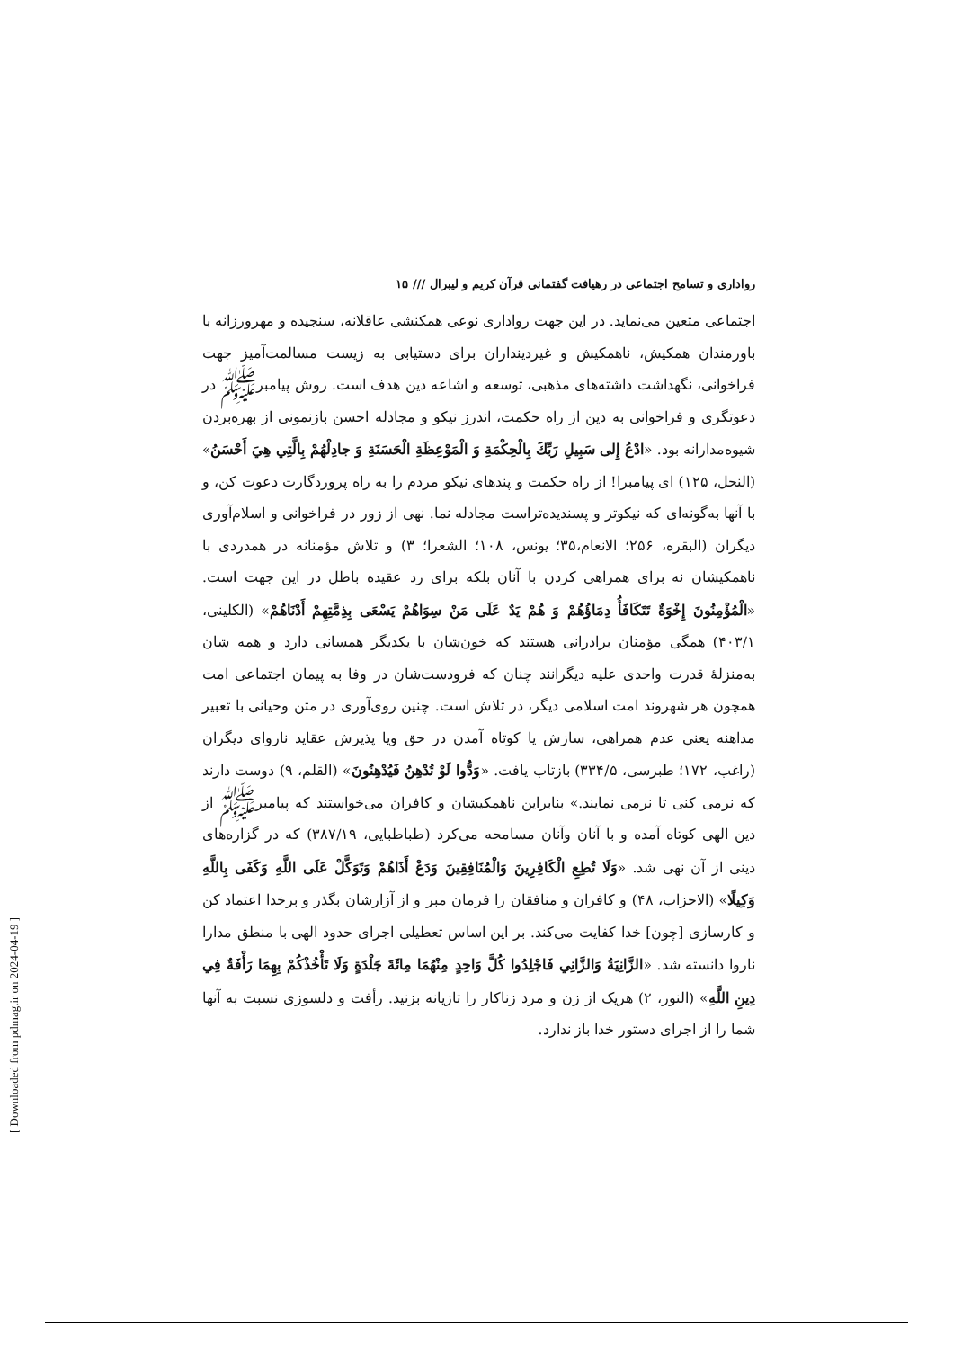رواداری و تسامح اجتماعی در رهیافت گفتمانی قرآن کریم و لیبرال /// ۱۵
اجتماعی متعین می‌نماید. در این جهت رواداری نوعی همکنشی عاقلانه، سنجیده و مهرورزانه با باورمندان همکیش، ناهمکیش و غیردینداران برای دستیابی به زیست مسالمت‌آمیز جهت فراخوانی، نگهداشت داشته‌های مذهبی، توسعه و اشاعه دین هدف است. روش پیامبرﷺ در دعوتگری و فراخوانی به دین از راه حکمت، اندرز نیکو و مجادله احسن بازنمونی از بهره‌بردن شیوه‌مدارانه بود. «ادْعُ إِلى سَبِيلِ رَبِّكَ بِالْحِكْمَةِ وَ الْمَوْعِظَةِ الْحَسَنَةِ وَ جادِلْهُمْ بِالَّتِي هِيَ أَحْسَنُ» (النحل، ۱۲۵) ای پیامبرا! از راه حکمت و پندهای نیکو مردم را به راه پروردگارت دعوت کن، و با آنها به‌گونه‌ای که نیکوتر و پسندیده‌تراست مجادله نما. نهی از زور در فراخوانی و اسلام‌آوری دیگران (البقره، ۲۵۶؛ الانعام،۳۵؛ یونس، ۱۰۸؛ الشعرا؛ ۳) و تلاش مؤمنانه در همدردی با ناهمکیشان نه برای همراهی کردن با آنان بلکه برای رد عقیده باطل در این جهت است. «الْمُؤْمِنُونَ إِخْوَةٌ تَتَكَافَأُ دِمَاؤُهُمْ وَ هُمْ يَدٌ عَلَى مَنْ سِوَاهُمْ يَسْعَى بِذِمَّتِهِمْ أَدْنَاهُمْ» (الکلینی، ۴۰۳/۱) همگی مؤمنان برادرانی هستند که خون‌شان با یکدیگر همسانی دارد و همه شان به‌منزلهٔ قدرت واحدی علیه دیگرانند چنان که فرودست‌شان در وفا به پیمان اجتماعی امت همچون هر شهروند امت اسلامی دیگر، در تلاش است. چنین روی‌آوری در متن وحیانی با تعبیر مداهنه یعنی عدم همراهی، سازش یا کوتاه آمدن در حق ویا پذیرش عقاید نارواى دیگران (راغب، ۱۷۲؛ طبرسی، ۳۳۴/۵) بازتاب یافت. «وَدُّوا لَوْ تُدْهِنُ فَيُدْهِنُونَ» (القلم، ۹) دوست دارند که نرمی کنی تا نرمی نمایند.» بنابراین ناهمکیشان و کافران می‌خواستند که پیامبرﷺ از دین الهی کوتاه آمده و با آنان وآنان مسامحه می‌کرد (طباطبایی، ۳۸۷/۱۹) که در گزاره‌های دینی از آن نهی شد. «وَلَا تُطِعِ الْكَافِرِينَ وَالْمُنَافِقِينَ وَدَعْ أَذَاهُمْ وَتَوَكَّلْ عَلَى اللَّهِ وَكَفَى بِاللَّهِ وَكِيلًا» (الاحزاب، ۴۸) و کافران و منافقان را فرمان مبر و از آزارشان بگذر و برخدا اعتماد کن و کارسازی [چون] خدا کفایت می‌کند. بر این اساس تعطیلی اجرای حدود الهی با منطق مدارا ناروا دانسته شد. «الزَّانِيَةُ وَالزَّانِي فَاجْلِدُوا كُلَّ وَاحِدٍ مِنْهُمَا مِائَةَ جَلْدَةٍ وَلَا تَأْخُذْكُمْ بِهِمَا رَأْفَةٌ فِي دِينِ اللَّهِ» (النور، ۲) هریک از زن و مرد زناکار را تازیانه بزنید. رأفت و دلسوزی نسبت به آنها شما را از اجرای دستور خدا باز ندارد.
[ Downloaded from pdmag.ir on 2024-04-19 ]